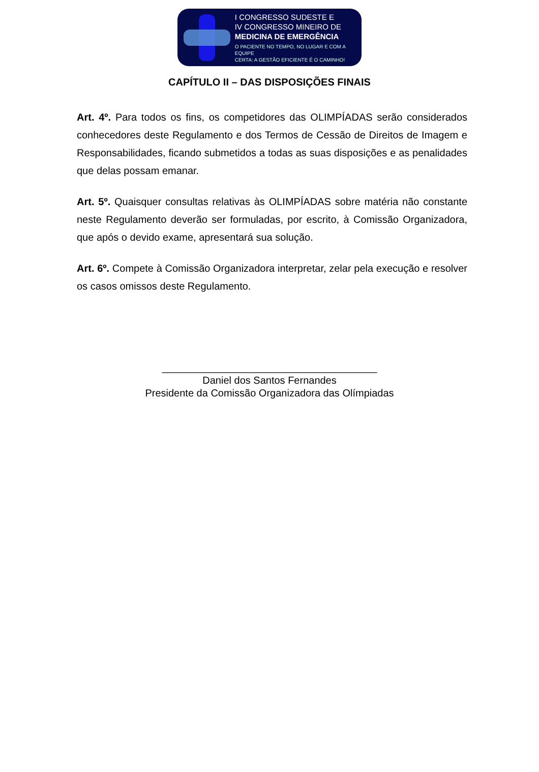I CONGRESSO SUDESTE E
IV CONGRESSO MINEIRO DE
MEDICINA DE EMERGÊNCIA
O PACIENTE NO TEMPO, NO LUGAR E COM A EQUIPE
CERTA: A GESTÃO EFICIENTE É O CAMINHO!
CAPÍTULO II – DAS DISPOSIÇÕES FINAIS
Art. 4º. Para todos os fins, os competidores das OLIMPÍADAS serão considerados conhecedores deste Regulamento e dos Termos de Cessão de Direitos de Imagem e Responsabilidades, ficando submetidos a todas as suas disposições e as penalidades que delas possam emanar.
Art. 5º. Quaisquer consultas relativas às OLIMPÍADAS sobre matéria não constante neste Regulamento deverão ser formuladas, por escrito, à Comissão Organizadora, que após o devido exame, apresentará sua solução.
Art. 6º. Compete à Comissão Organizadora interpretar, zelar pela execução e resolver os casos omissos deste Regulamento.
______________________________________
Daniel dos Santos Fernandes
Presidente da Comissão Organizadora das Olímpiadas